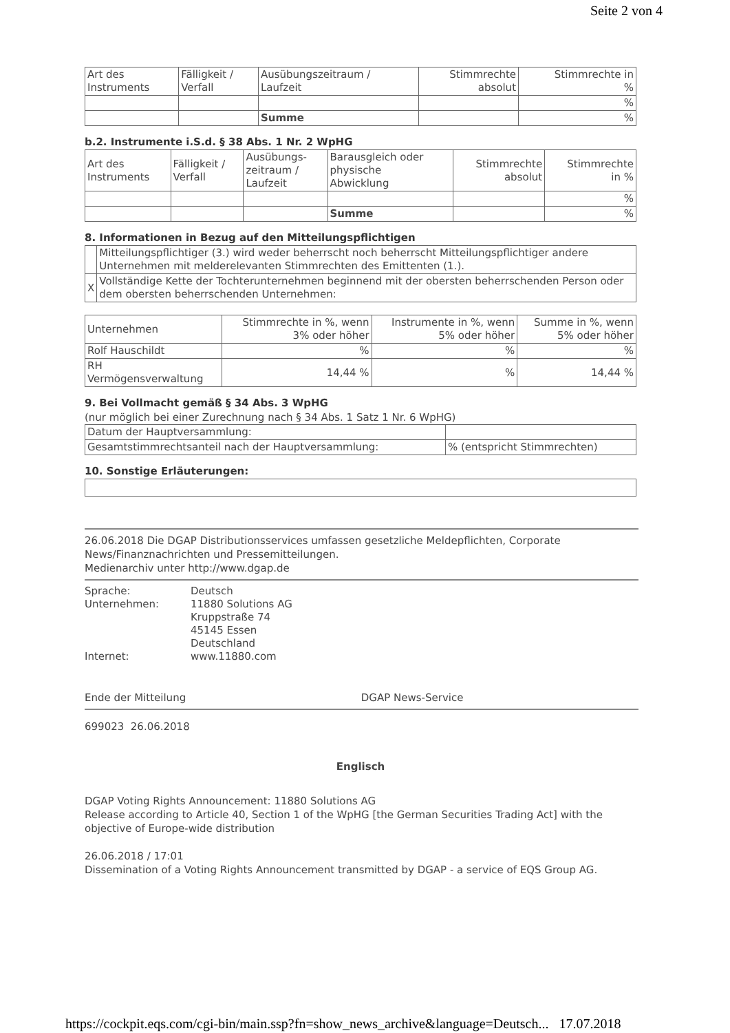Seite 2 von 4
| Art des Instruments | Fälligkeit / Verfall | Ausübungszeitraum / Laufzeit | Stimmrechte absolut | Stimmrechte in % |
| | | | | % |
| | | Summe | | % |
b.2. Instrumente i.S.d. § 38 Abs. 1 Nr. 2 WpHG
| Art des Instruments | Fälligkeit / Verfall | Ausübungs- zeitraum / Laufzeit | Barausgleich oder physische Abwicklung | Stimmrechte absolut | Stimmrechte in % |
| | | | | | % |
| | | | Summe | | % |
8. Informationen in Bezug auf den Mitteilungspflichtigen
| | Mitteilungspflichtiger (3.) wird weder beherrscht noch beherrscht Mitteilungspflichtiger andere Unternehmen mit melderelevanten Stimmrechten des Emittenten (1.). |
| X | Vollständige Kette der Tochterunternehmen beginnend mit der obersten beherrschenden Person oder dem obersten beherrschenden Unternehmen: |
| Unternehmen | Stimmrechte in %, wenn 3% oder höher | Instrumente in %, wenn 5% oder höher | Summe in %, wenn 5% oder höher |
| Rolf Hauschildt | % | % | % |
| RH Vermögensverwaltung | 14,44 % | % | 14,44 % |
9. Bei Vollmacht gemäß § 34 Abs. 3 WpHG
(nur möglich bei einer Zurechnung nach § 34 Abs. 1 Satz 1 Nr. 6 WpHG)
| Datum der Hauptversammlung: | |
| Gesamtstimmrechtsanteil nach der Hauptversammlung: | % (entspricht Stimmrechten) |
10. Sonstige Erläuterungen:
26.06.2018 Die DGAP Distributionsservices umfassen gesetzliche Meldepflichten, Corporate News/Finanznachrichten und Pressemitteilungen.
Medienarchiv unter http://www.dgap.de
| Sprache: Unternehmen: Internet: | Deutsch 11880 Solutions AG Kruppstraße 74 45145 Essen Deutschland www.11880.com |
Ende der Mitteilung DGAP News-Service
699023 26.06.2018
Englisch
DGAP Voting Rights Announcement: 11880 Solutions AG
Release according to Article 40, Section 1 of the WpHG [the German Securities Trading Act] with the objective of Europe-wide distribution
26.06.2018 / 17:01
Dissemination of a Voting Rights Announcement transmitted by DGAP - a service of EQS Group AG.
https://cockpit.eqs.com/cgi-bin/main.ssp?fn=show_news_archive&language=Deutsch... 17.07.2018